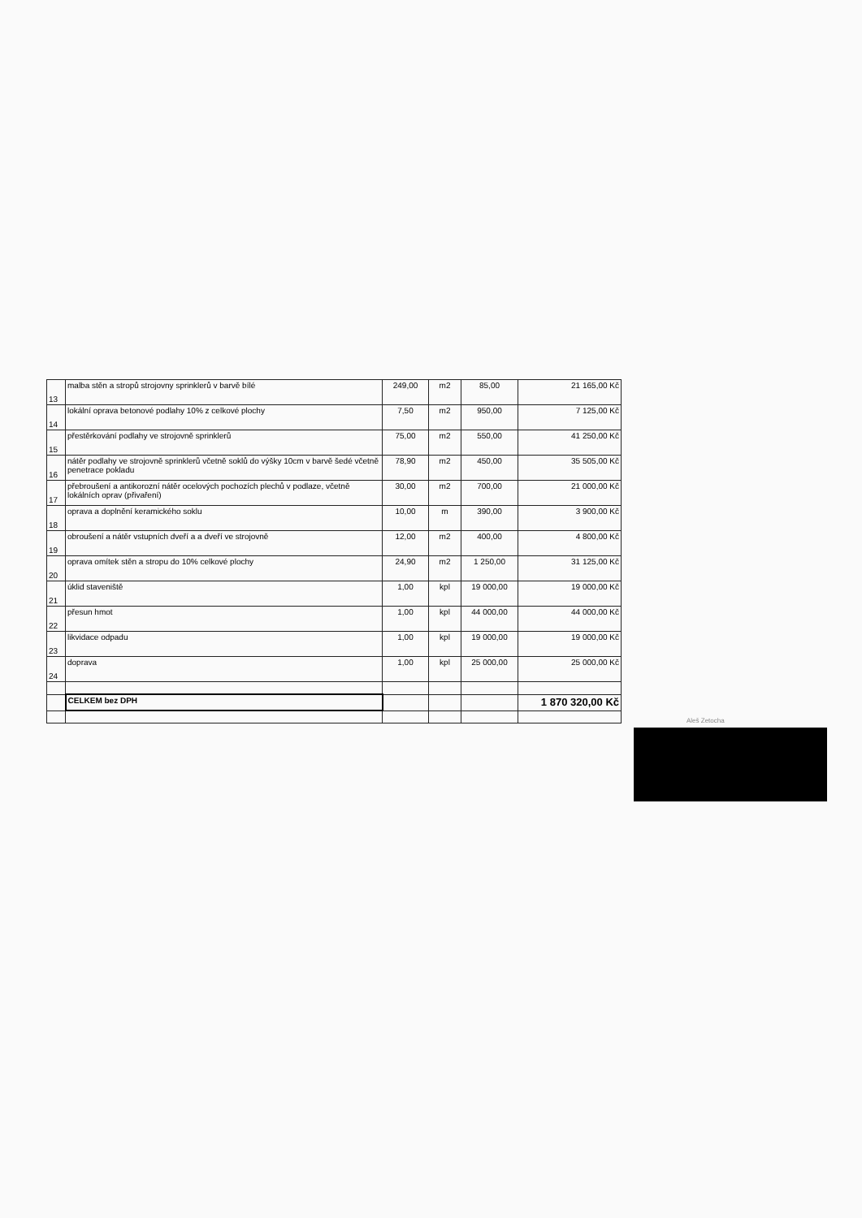| 13 | malba stěn a stropů strojovny sprinklerů v barvě bílé | 249,00 | m2 | 85,00 | 21 165,00 Kč |
| 14 | lokální oprava betonové podlahy 10% z celkové plochy | 7,50 | m2 | 950,00 | 7 125,00 Kč |
| 15 | přestěrkování podlahy ve strojovně sprinklerů | 75,00 | m2 | 550,00 | 41 250,00 Kč |
| 16 | nátěr podlahy ve strojovně sprinklerů včetně soklů do výšky 10cm v barvě šedé včetně penetrace pokladu | 78,90 | m2 | 450,00 | 35 505,00 Kč |
| 17 | přebroušení a antikorozní nátěr ocelových pochozích plechů v podlaze, včetně lokálních oprav (přivaření) | 30,00 | m2 | 700,00 | 21 000,00 Kč |
| 18 | oprava a doplnění keramického soklu | 10,00 | m | 390,00 | 3 900,00 Kč |
| 19 | obroušení a nátěr vstupních dveří a a dveří ve strojovně | 12,00 | m2 | 400,00 | 4 800,00 Kč |
| 20 | oprava omítek stěn a stropu do 10% celkové plochy | 24,90 | m2 | 1 250,00 | 31 125,00 Kč |
| 21 | úklid staveniště | 1,00 | kpl | 19 000,00 | 19 000,00 Kč |
| 22 | přesun hmot | 1,00 | kpl | 44 000,00 | 44 000,00 Kč |
| 23 | likvidace odpadu | 1,00 | kpl | 19 000,00 | 19 000,00 Kč |
| 24 | doprava | 1,00 | kpl | 25 000,00 | 25 000,00 Kč |
| | CELKEM bez DPH | | | | 1 870 320,00 Kč |
Aleš Zetocha